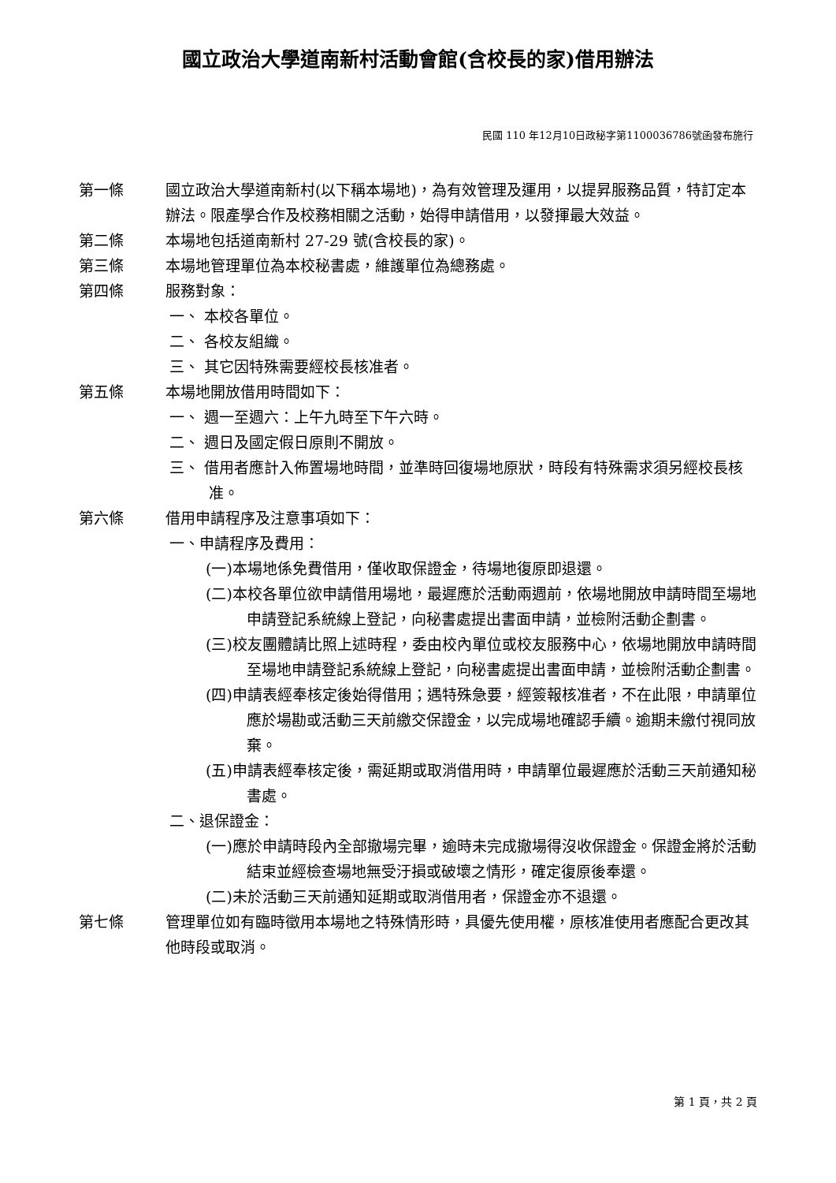國立政治大學道南新村活動會館(含校長的家)借用辦法
民國 110 年12月10日政秘字第1100036786號函發布施行
第一條 國立政治大學道南新村(以下稱本場地)，為有效管理及運用，以提昇服務品質，特訂定本辦法。限產學合作及校務相關之活動，始得申請借用，以發揮最大效益。
第二條 本場地包括道南新村 27-29 號(含校長的家)。
第三條 本場地管理單位為本校秘書處，維護單位為總務處。
第四條 服務對象：
一、 本校各單位。
二、 各校友組織。
三、 其它因特殊需要經校長核准者。
第五條 本場地開放借用時間如下：
一、 週一至週六：上午九時至下午六時。
二、 週日及國定假日原則不開放。
三、 借用者應計入佈置場地時間，並準時回復場地原狀，時段有特殊需求須另經校長核准。
第六條 借用申請程序及注意事項如下：
一、申請程序及費用：
(一)本場地係免費借用，僅收取保證金，待場地復原即退還。
(二)本校各單位欲申請借用場地，最遲應於活動兩週前，依場地開放申請時間至場地申請登記系統線上登記，向秘書處提出書面申請，並檢附活動企劃書。
(三)校友團體請比照上述時程，委由校內單位或校友服務中心，依場地開放申請時間至場地申請登記系統線上登記，向秘書處提出書面申請，並檢附活動企劃書。
(四)申請表經奉核定後始得借用；遇特殊急要，經簽報核准者，不在此限，申請單位應於場勘或活動三天前繳交保證金，以完成場地確認手續。逾期未繳付視同放棄。
(五)申請表經奉核定後，需延期或取消借用時，申請單位最遲應於活動三天前通知秘書處。
二、退保證金：
(一)應於申請時段內全部撤場完畢，逾時未完成撤場得沒收保證金。保證金將於活動結束並經檢查場地無受汙損或破壞之情形，確定復原後奉還。
(二)未於活動三天前通知延期或取消借用者，保證金亦不退還。
第七條 管理單位如有臨時徵用本場地之特殊情形時，具優先使用權，原核准使用者應配合更改其他時段或取消。
第 1 頁，共 2 頁